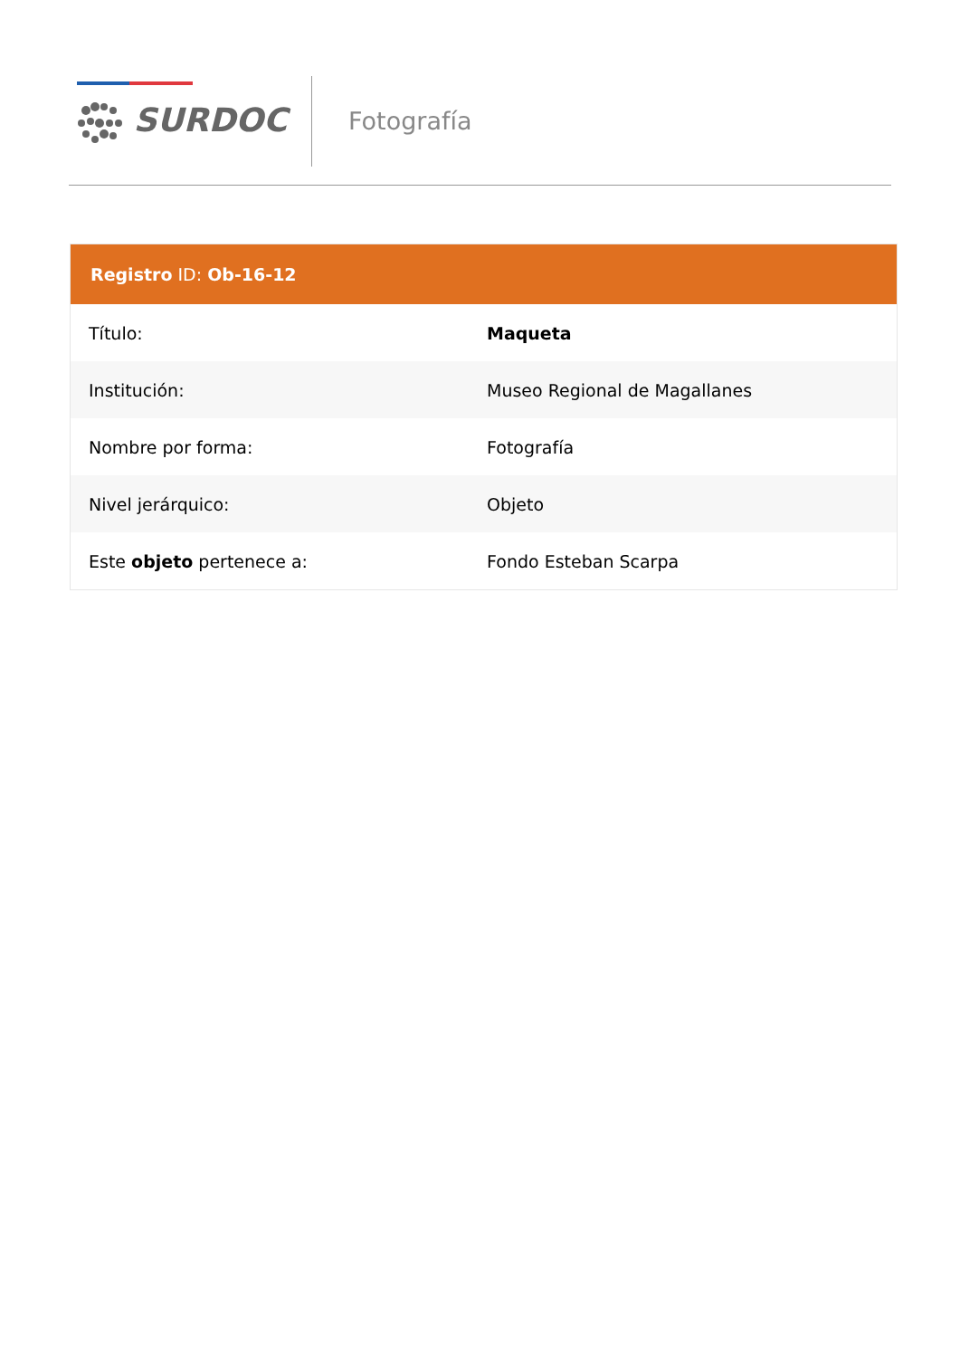SURDOC Fotografía
| Registro ID: Ob-16-12 | |
| --- | --- |
| Título: | Maqueta |
| Institución: | Museo Regional de Magallanes |
| Nombre por forma: | Fotografía |
| Nivel jerárquico: | Objeto |
| Este objeto pertenece a: | Fondo Esteban Scarpa |